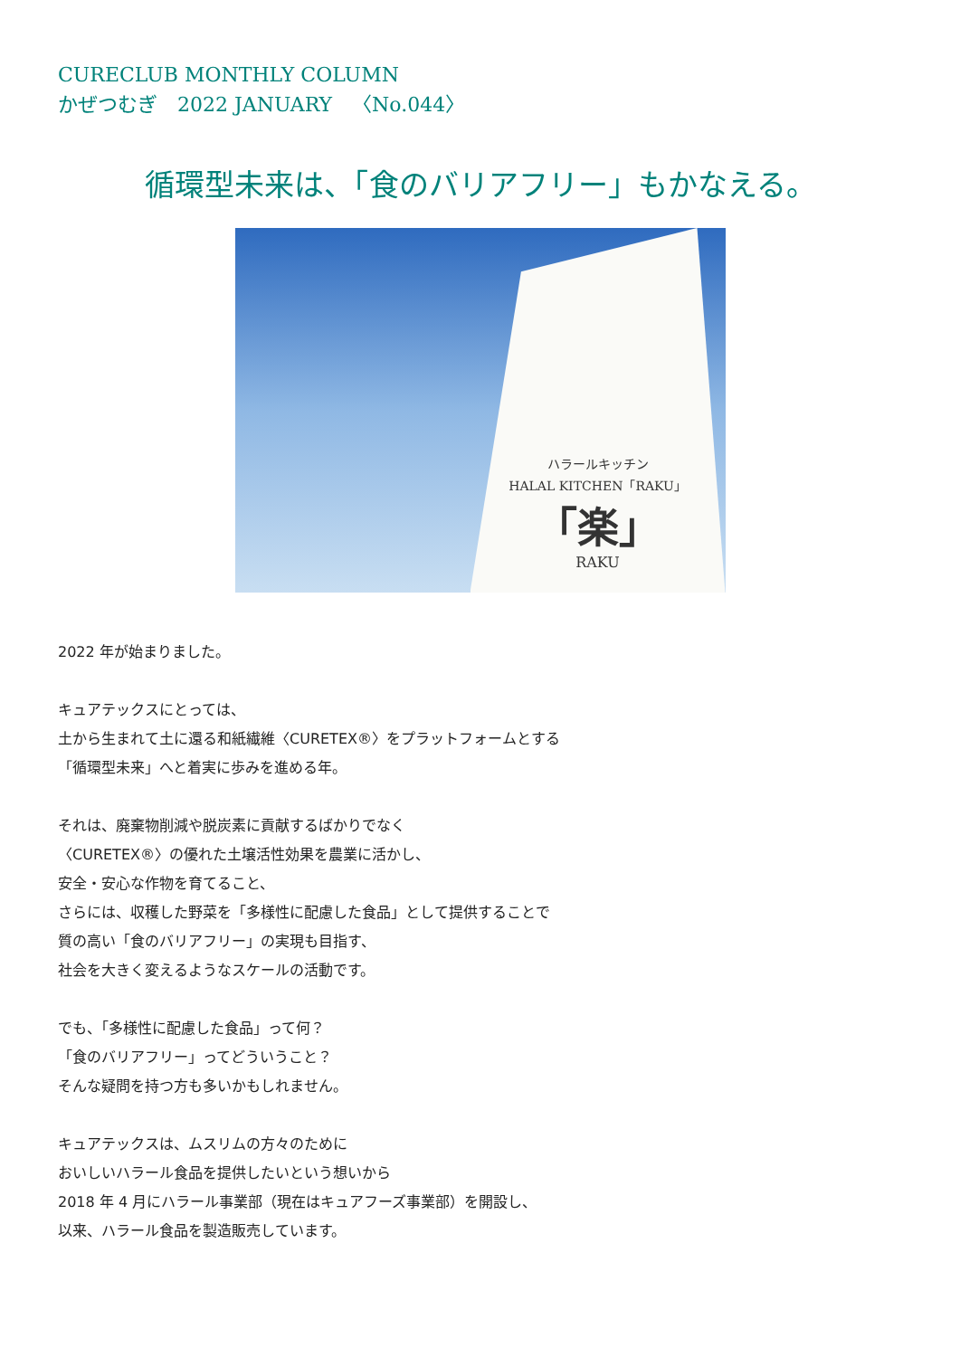CURECLUB MONTHLY COLUMN
かぜつむぎ　2022 JANUARY　〈No.044〉
循環型未来は、「食のバリアフリー」もかなえる。
ハラールキッチン
HALAL KITCHEN「RAKU」
「楽」
RAKU
2022 年が始まりました。
キュアテックスにとっては、
土から生まれて土に還る和紙繊維〈CURETEX®〉をプラットフォームとする
「循環型未来」へと着実に歩みを進める年。
それは、廃棄物削減や脱炭素に貢献するばかりでなく
〈CURETEX®〉の優れた土壌活性効果を農業に活かし、
安全・安心な作物を育てること、
さらには、収穫した野菜を「多様性に配慮した食品」として提供することで
質の高い「食のバリアフリー」の実現も目指す、
社会を大きく変えるようなスケールの活動です。
でも、「多様性に配慮した食品」って何？
「食のバリアフリー」ってどういうこと？
そんな疑問を持つ方も多いかもしれません。
キュアテックスは、ムスリムの方々のために
おいしいハラール食品を提供したいという想いから
2018 年 4 月にハラール事業部（現在はキュアフーズ事業部）を開設し、
以来、ハラール食品を製造販売しています。